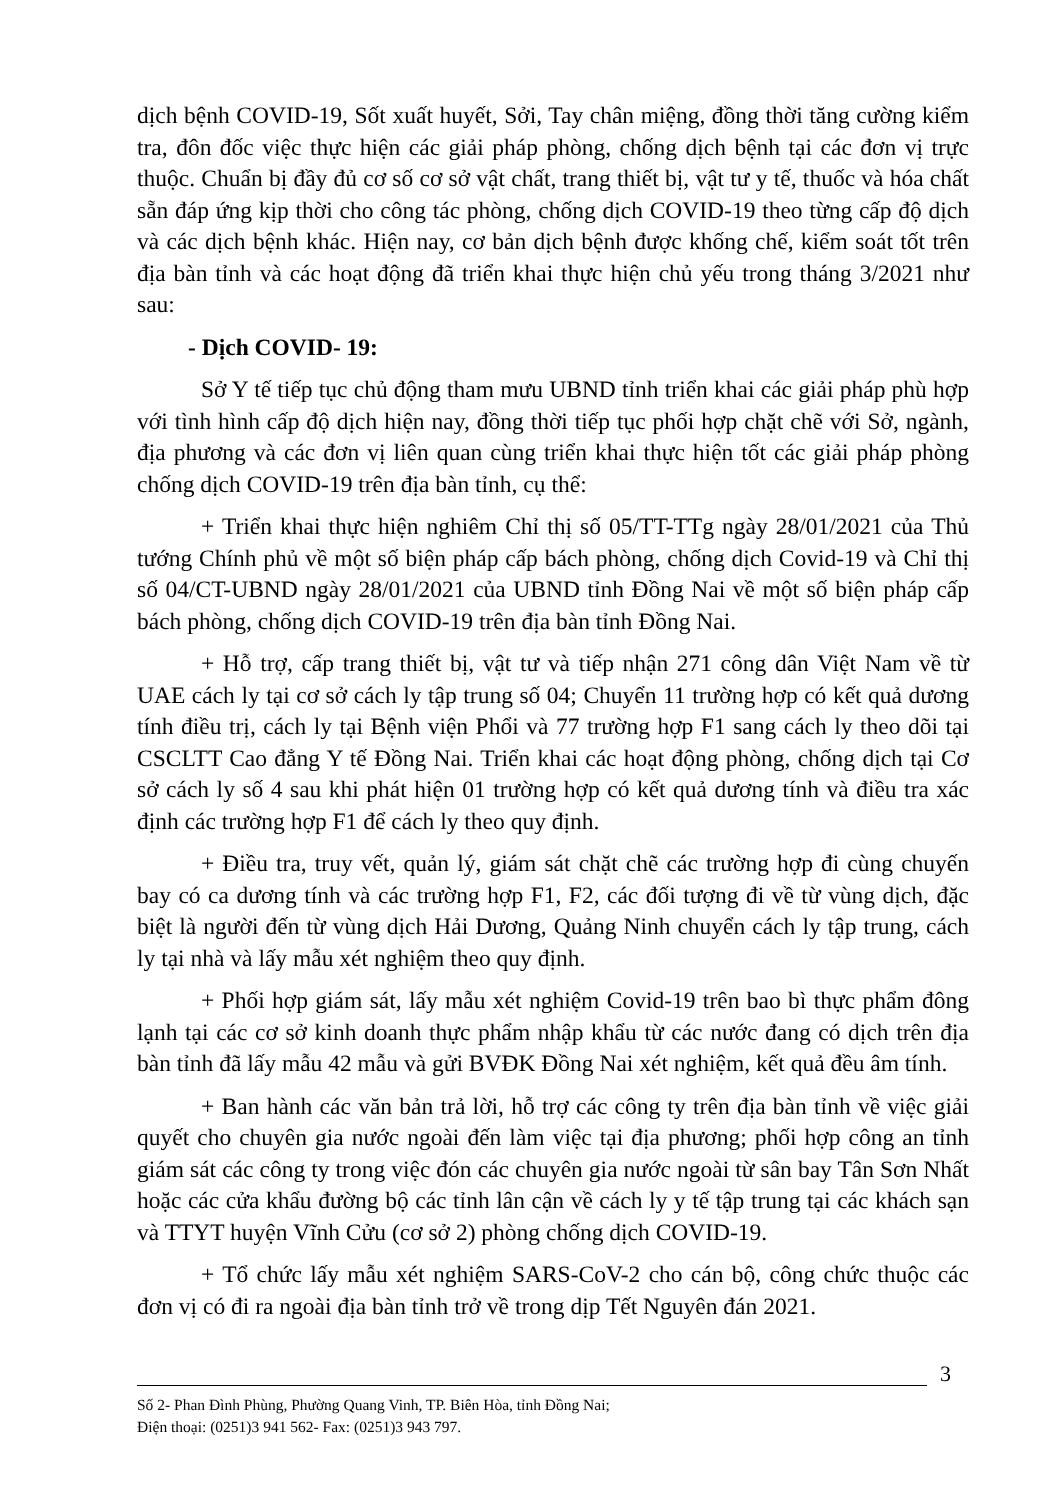dịch bệnh COVID-19, Sốt xuất huyết, Sởi, Tay chân miệng, đồng thời tăng cường kiểm tra, đôn đốc việc thực hiện các giải pháp phòng, chống dịch bệnh tại các đơn vị trực thuộc. Chuẩn bị đầy đủ cơ số cơ sở vật chất, trang thiết bị, vật tư y tế, thuốc và hóa chất sẵn đáp ứng kịp thời cho công tác phòng, chống dịch COVID-19 theo từng cấp độ dịch và các dịch bệnh khác. Hiện nay, cơ bản dịch bệnh được khống chế, kiểm soát tốt trên địa bàn tỉnh và các hoạt động đã triển khai thực hiện chủ yếu trong tháng 3/2021 như sau:
- Dịch COVID- 19:
Sở Y tế tiếp tục chủ động tham mưu UBND tỉnh triển khai các giải pháp phù hợp với tình hình cấp độ dịch hiện nay, đồng thời tiếp tục phối hợp chặt chẽ với Sở, ngành, địa phương và các đơn vị liên quan cùng triển khai thực hiện tốt các giải pháp phòng chống dịch COVID-19 trên địa bàn tỉnh, cụ thể:
+ Triển khai thực hiện nghiêm Chỉ thị số 05/TT-TTg ngày 28/01/2021 của Thủ tướng Chính phủ về một số biện pháp cấp bách phòng, chống dịch Covid-19 và Chỉ thị số 04/CT-UBND ngày 28/01/2021 của UBND tỉnh Đồng Nai về một số biện pháp cấp bách phòng, chống dịch COVID-19 trên địa bàn tỉnh Đồng Nai.
+ Hỗ trợ, cấp trang thiết bị, vật tư và tiếp nhận 271 công dân Việt Nam về từ UAE cách ly tại cơ sở cách ly tập trung số 04; Chuyển 11 trường hợp có kết quả dương tính điều trị, cách ly tại Bệnh viện Phổi và 77 trường hợp F1 sang cách ly theo dõi tại CSCLTT Cao đẳng Y tế Đồng Nai. Triển khai các hoạt động phòng, chống dịch tại Cơ sở cách ly số 4 sau khi phát hiện 01 trường hợp có kết quả dương tính và điều tra xác định các trường hợp F1 để cách ly theo quy định.
+ Điều tra, truy vết, quản lý, giám sát chặt chẽ các trường hợp đi cùng chuyến bay có ca dương tính và các trường hợp F1, F2, các đối tượng đi về từ vùng dịch, đặc biệt là người đến từ vùng dịch Hải Dương, Quảng Ninh chuyển cách ly tập trung, cách ly tại nhà và lấy mẫu xét nghiệm theo quy định.
+ Phối hợp giám sát, lấy mẫu xét nghiệm Covid-19 trên bao bì thực phẩm đông lạnh tại các cơ sở kinh doanh thực phẩm nhập khẩu từ các nước đang có dịch trên địa bàn tỉnh đã lấy mẫu 42 mẫu và gửi BVĐK Đồng Nai xét nghiệm, kết quả đều âm tính.
+ Ban hành các văn bản trả lời, hỗ trợ các công ty trên địa bàn tỉnh về việc giải quyết cho chuyên gia nước ngoài đến làm việc tại địa phương; phối hợp công an tỉnh giám sát các công ty trong việc đón các chuyên gia nước ngoài từ sân bay Tân Sơn Nhất hoặc các cửa khẩu đường bộ các tỉnh lân cận về cách ly y tế tập trung tại các khách sạn và TTYT huyện Vĩnh Cửu (cơ sở 2) phòng chống dịch COVID-19.
+ Tổ chức lấy mẫu xét nghiệm SARS-CoV-2 cho cán bộ, công chức thuộc các đơn vị có đi ra ngoài địa bàn tỉnh trở về trong dịp Tết Nguyên đán 2021.
3
Số 2- Phan Đình Phùng, Phường Quang Vinh, TP. Biên Hòa, tỉnh Đồng Nai;
Điện thoại: (0251)3 941 562- Fax: (0251)3 943 797.